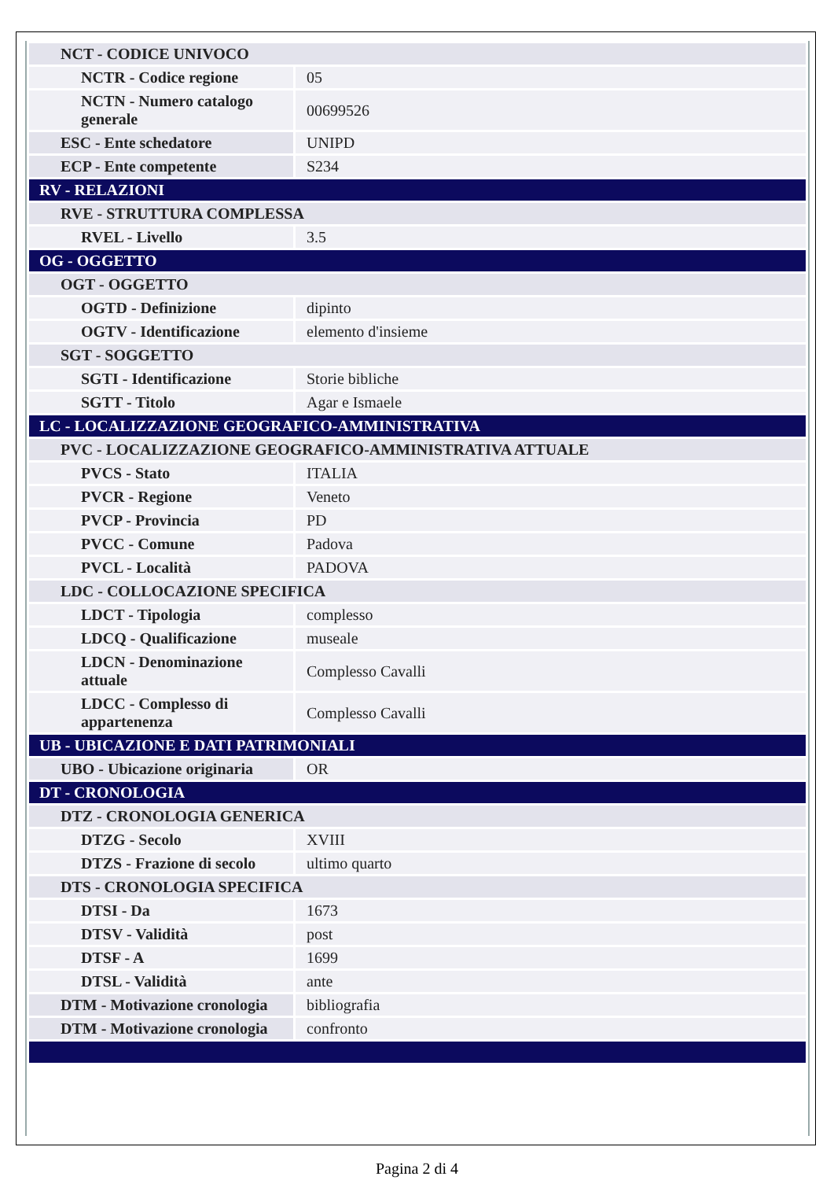| NCT - CODICE UNIVOCO | |
| NCTR - Codice regione | 05 |
| NCTN - Numero catalogo generale | 00699526 |
| ESC - Ente schedatore | UNIPD |
| ECP - Ente competente | S234 |
| RV - RELAZIONI | |
| RVE - STRUTTURA COMPLESSA | |
| RVEL - Livello | 3.5 |
| OG - OGGETTO | |
| OGT - OGGETTO | |
| OGTD - Definizione | dipinto |
| OGTV - Identificazione | elemento d'insieme |
| SGT - SOGGETTO | |
| SGTI - Identificazione | Storie bibliche |
| SGTT - Titolo | Agar e Ismaele |
| LC - LOCALIZZAZIONE GEOGRAFICO-AMMINISTRATIVA | |
| PVC - LOCALIZZAZIONE GEOGRAFICO-AMMINISTRATIVA ATTUALE | |
| PVCS - Stato | ITALIA |
| PVCR - Regione | Veneto |
| PVCP - Provincia | PD |
| PVCC - Comune | Padova |
| PVCL - Località | PADOVA |
| LDC - COLLOCAZIONE SPECIFICA | |
| LDCT - Tipologia | complesso |
| LDCQ - Qualificazione | museale |
| LDCN - Denominazione attuale | Complesso Cavalli |
| LDCC - Complesso di appartenenza | Complesso Cavalli |
| UB - UBICAZIONE E DATI PATRIMONIALI | |
| UBO - Ubicazione originaria | OR |
| DT - CRONOLOGIA | |
| DTZ - CRONOLOGIA GENERICA | |
| DTZG - Secolo | XVIII |
| DTZS - Frazione di secolo | ultimo quarto |
| DTS - CRONOLOGIA SPECIFICA | |
| DTSI - Da | 1673 |
| DTSV - Validità | post |
| DTSF - A | 1699 |
| DTSL - Validità | ante |
| DTM - Motivazione cronologia | bibliografia |
| DTM - Motivazione cronologia | confronto |
Pagina 2 di 4